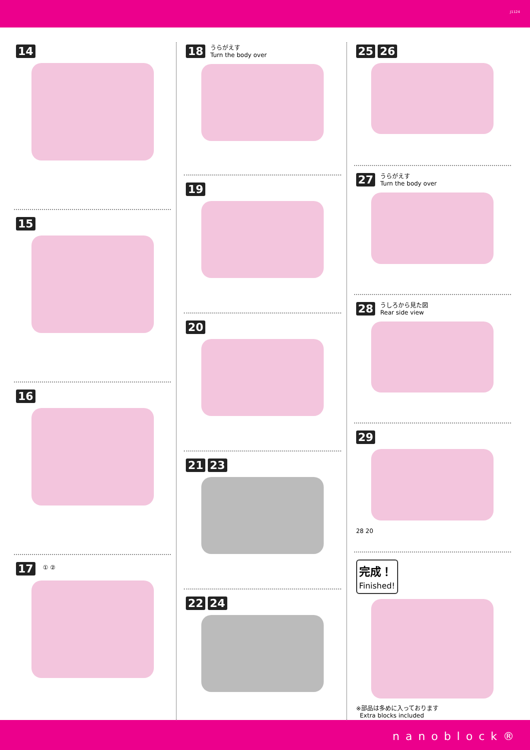J1124
14
15
16
17 ① ②
18 うらがえす
Turn the body over
19
20
21 23
22 24
25 26
27 うらがえす
Turn the body over
28 うしろから見た図
Rear side view
29
28 20
完成！
Finished!
※部品は多めに入っております
Extra blocks included
nanoblock®